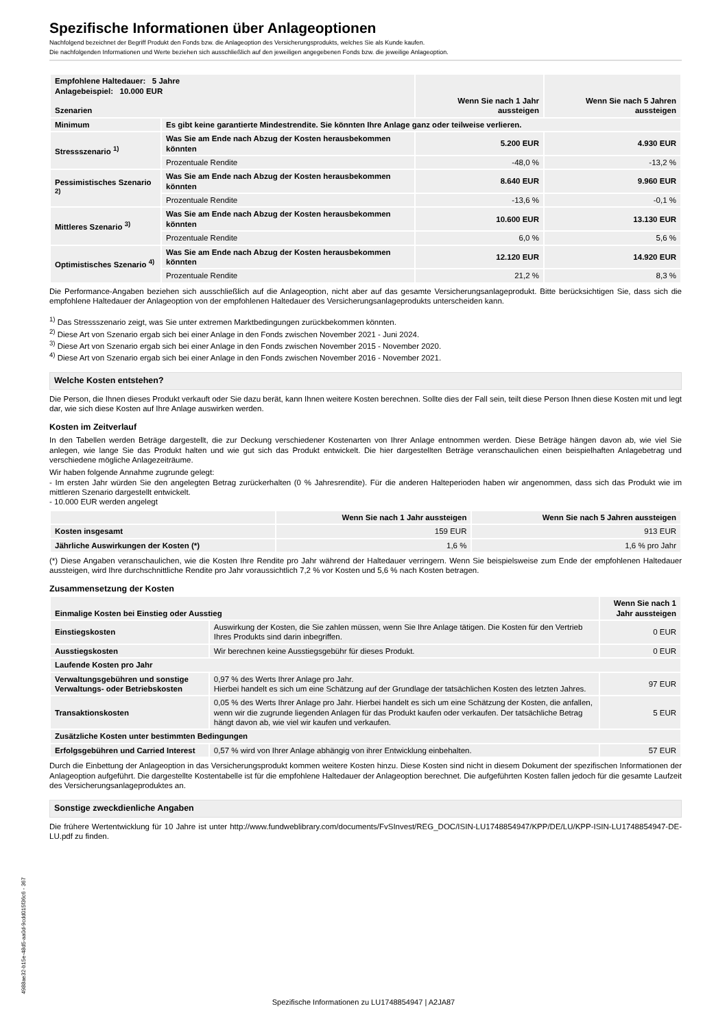Spezifische Informationen über Anlageoptionen
Nachfolgend bezeichnet der Begriff Produkt den Fonds bzw. die Anlageoption des Versicherungsprodukts, welches Sie als Kunde kaufen.
Die nachfolgenden Informationen und Werte beziehen sich ausschließlich auf den jeweiligen angegebenen Fonds bzw. die jeweilige Anlageoption.
| Empfohlene Haltedauer: 5 Jahre Anlagebeispiel: 10.000 EUR Szenarien | | Wenn Sie nach 1 Jahr aussteigen | Wenn Sie nach 5 Jahren aussteigen |
| --- | --- | --- | --- |
| Minimum | Es gibt keine garantierte Mindestrendite. Sie könnten Ihre Anlage ganz oder teilweise verlieren. | | |
| Stressszenario <sup>1)</sup> | Was Sie am Ende nach Abzug der Kosten herausbekommen könnten | 5.200 EUR | 4.930 EUR |
| | Prozentuale Rendite | -48,0 % | -13,2 % |
| Pessimistisches Szenario <sup>2)</sup> | Was Sie am Ende nach Abzug der Kosten herausbekommen könnten | 8.640 EUR | 9.960 EUR |
| | Prozentuale Rendite | -13,6 % | -0,1 % |
| Mittleres Szenario <sup>3)</sup> | Was Sie am Ende nach Abzug der Kosten herausbekommen könnten | 10.600 EUR | 13.130 EUR |
| | Prozentuale Rendite | 6,0 % | 5,6 % |
| Optimistisches Szenario <sup>4)</sup> | Was Sie am Ende nach Abzug der Kosten herausbekommen könnten | 12.120 EUR | 14.920 EUR |
| | Prozentuale Rendite | 21,2 % | 8,3 % |
Die Performance-Angaben beziehen sich ausschließlich auf die Anlageoption, nicht aber auf das gesamte Versicherungsanlageprodukt. Bitte berücksichtigen Sie, dass sich die empfohlene Haltedauer der Anlageoption von der empfohlenen Haltedauer des Versicherungsanlageprodukts unterscheiden kann.
<sup>1)</sup> Das Stressszenario zeigt, was Sie unter extremen Marktbedingungen zurückbekommen könnten.
<sup>2)</sup> Diese Art von Szenario ergab sich bei einer Anlage in den Fonds zwischen November 2021 - Juni 2024.
<sup>3)</sup> Diese Art von Szenario ergab sich bei einer Anlage in den Fonds zwischen November 2015 - November 2020.
<sup>4)</sup> Diese Art von Szenario ergab sich bei einer Anlage in den Fonds zwischen November 2016 - November 2021.
Welche Kosten entstehen?
Die Person, die Ihnen dieses Produkt verkauft oder Sie dazu berät, kann Ihnen weitere Kosten berechnen. Sollte dies der Fall sein, teilt diese Person Ihnen diese Kosten mit und legt dar, wie sich diese Kosten auf Ihre Anlage auswirken werden.
Kosten im Zeitverlauf
In den Tabellen werden Beträge dargestellt, die zur Deckung verschiedener Kostenarten von Ihrer Anlage entnommen werden. Diese Beträge hängen davon ab, wie viel Sie anlegen, wie lange Sie das Produkt halten und wie gut sich das Produkt entwickelt. Die hier dargestellten Beträge veranschaulichen einen beispielhaften Anlagebetrag und verschiedene mögliche Anlagezeiträume.
Wir haben folgende Annahme zugrunde gelegt:
- Im ersten Jahr würden Sie den angelegten Betrag zurückerhalten (0 % Jahresrendite). Für die anderen Halteperioden haben wir angenommen, dass sich das Produkt wie im mittleren Szenario dargestellt entwickelt.
- 10.000 EUR werden angelegt
| | Wenn Sie nach 1 Jahr aussteigen | Wenn Sie nach 5 Jahren aussteigen |
| --- | --- | --- |
| Kosten insgesamt | 159 EUR | 913 EUR |
| Jährliche Auswirkungen der Kosten (*) | 1,6 % | 1,6 % pro Jahr |
(*) Diese Angaben veranschaulichen, wie die Kosten Ihre Rendite pro Jahr während der Haltedauer verringern. Wenn Sie beispielsweise zum Ende der empfohlenen Haltedauer aussteigen, wird Ihre durchschnittliche Rendite pro Jahr voraussichtlich 7,2 % vor Kosten und 5,6 % nach Kosten betragen.
Zusammensetzung der Kosten
| Einmalige Kosten bei Einstieg oder Ausstieg | | Wenn Sie nach 1 Jahr aussteigen |
| --- | --- | --- |
| Einstiegskosten | Auswirkung der Kosten, die Sie zahlen müssen, wenn Sie Ihre Anlage tätigen. Die Kosten für den Vertrieb Ihres Produkts sind darin inbegriffen. | 0 EUR |
| Ausstiegskosten | Wir berechnen keine Ausstiegsgebühr für dieses Produkt. | 0 EUR |
| Laufende Kosten pro Jahr | | |
| Verwaltungsgebühren und sonstige Verwaltungs- oder Betriebskosten | 0,97 % des Werts Ihrer Anlage pro Jahr. Hierbei handelt es sich um eine Schätzung auf der Grundlage der tatsächlichen Kosten des letzten Jahres. | 97 EUR |
| Transaktionskosten | 0,05 % des Werts Ihrer Anlage pro Jahr. Hierbei handelt es sich um eine Schätzung der Kosten, die anfallen, wenn wir die zugrunde liegenden Anlagen für das Produkt kaufen oder verkaufen. Der tatsächliche Betrag hängt davon ab, wie viel wir kaufen und verkaufen. | 5 EUR |
| Zusätzliche Kosten unter bestimmten Bedingungen | | |
| Erfolgsgebühren und Carried Interest | 0,57 % wird von Ihrer Anlage abhängig von ihrer Entwicklung einbehalten. | 57 EUR |
Durch die Einbettung der Anlageoption in das Versicherungsprodukt kommen weitere Kosten hinzu. Diese Kosten sind nicht in diesem Dokument der spezifischen Informationen der Anlageoption aufgeführt. Die dargestellte Kostentabelle ist für die empfohlene Haltedauer der Anlageoption berechnet. Die aufgeführten Kosten fallen jedoch für die gesamte Laufzeit des Versicherungsanlageproduktes an.
Sonstige zweckdienliche Angaben
Die frühere Wertentwicklung für 10 Jahre ist unter http://www.fundweblibrary.com/documents/FvSInvest/REG_DOC/ISIN-LU1748854947/KPP/DE/LU/KPP-ISIN-LU1748854947-DE-LU.pdf zu finden.
4988ae32-b15e-48d5-aa0d-9cdd015f36c6 - 367
Spezifische Informationen zu LU1748854947 | A2JA87